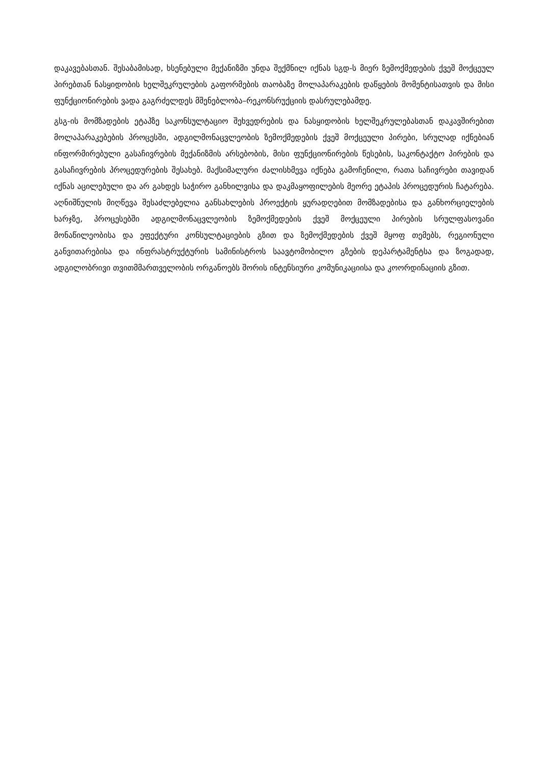დაკავებასთან. შესაბამისად, ხსენებული მექანიზმი უნდა შექმნილ იქნას სგდ-ს მიერ ზემოქმედების ქვეშ მოქცეულ პირებთან ნასყიდობის ხელშეკრულების გაფორმების თაობაზე მოლაპარაკების დაწყების მომენტისათვის და მისი ფუნქციონირების ვადა გაგრძელდეს მშენებლობა–რეკონსრუქციის დასრულებამდე.
გსგ-ის მომზადების ეტაპზე საკონსულტაციო შეხვედრების და ნასყიდობის ხელშეკრულებასთან დაკავშირებით მოლაპარაკებების პროცესში, ადგილმონაცვლეობის ზემოქმედების ქვეშ მოქცეული პირები, სრულად იქნებიან ინფორმირებული გასაჩივრების მექანიზმის არსებობის, მისი ფუნქციონირების წესების, საკონტაქტო პირების და გასაჩივრების პროცედურების შესახებ. მაქსიმალური ძალისხმევა იქნება გამოჩენილი, რათა საჩივრები თავიდან იქნას აცილებული და არ გახდეს საჭირო განხილვისა და დაკმაყოფილების მეორე ეტაპის პროცედურის ჩატარება. აღნიშნულის მიღწევა შესაძლებელია განსახლების პროექტის ყურადღებით მომზადებისა და განხორციელების ხარჯზე, პროცესებში ადგილმონაცვლეობის ზემოქმედების ქვეშ მოქცეული პირების სრულფასოვანი მონაწილეობისა და ეფექტური კონსულტაციების გზით და ზემოქმედების ქვეშ მყოფ თემებს, რეგიონული განვითარებისა და ინფრასტრუქტურის სამინისტროს საავტომობილო გზების დეპარტამენტსა და ზოგადად, ადგილობრივი თვითმმართველობის ორგანოებს შორის ინტენსიური კომუნიკაციისა და კოორდინაციის გზით.